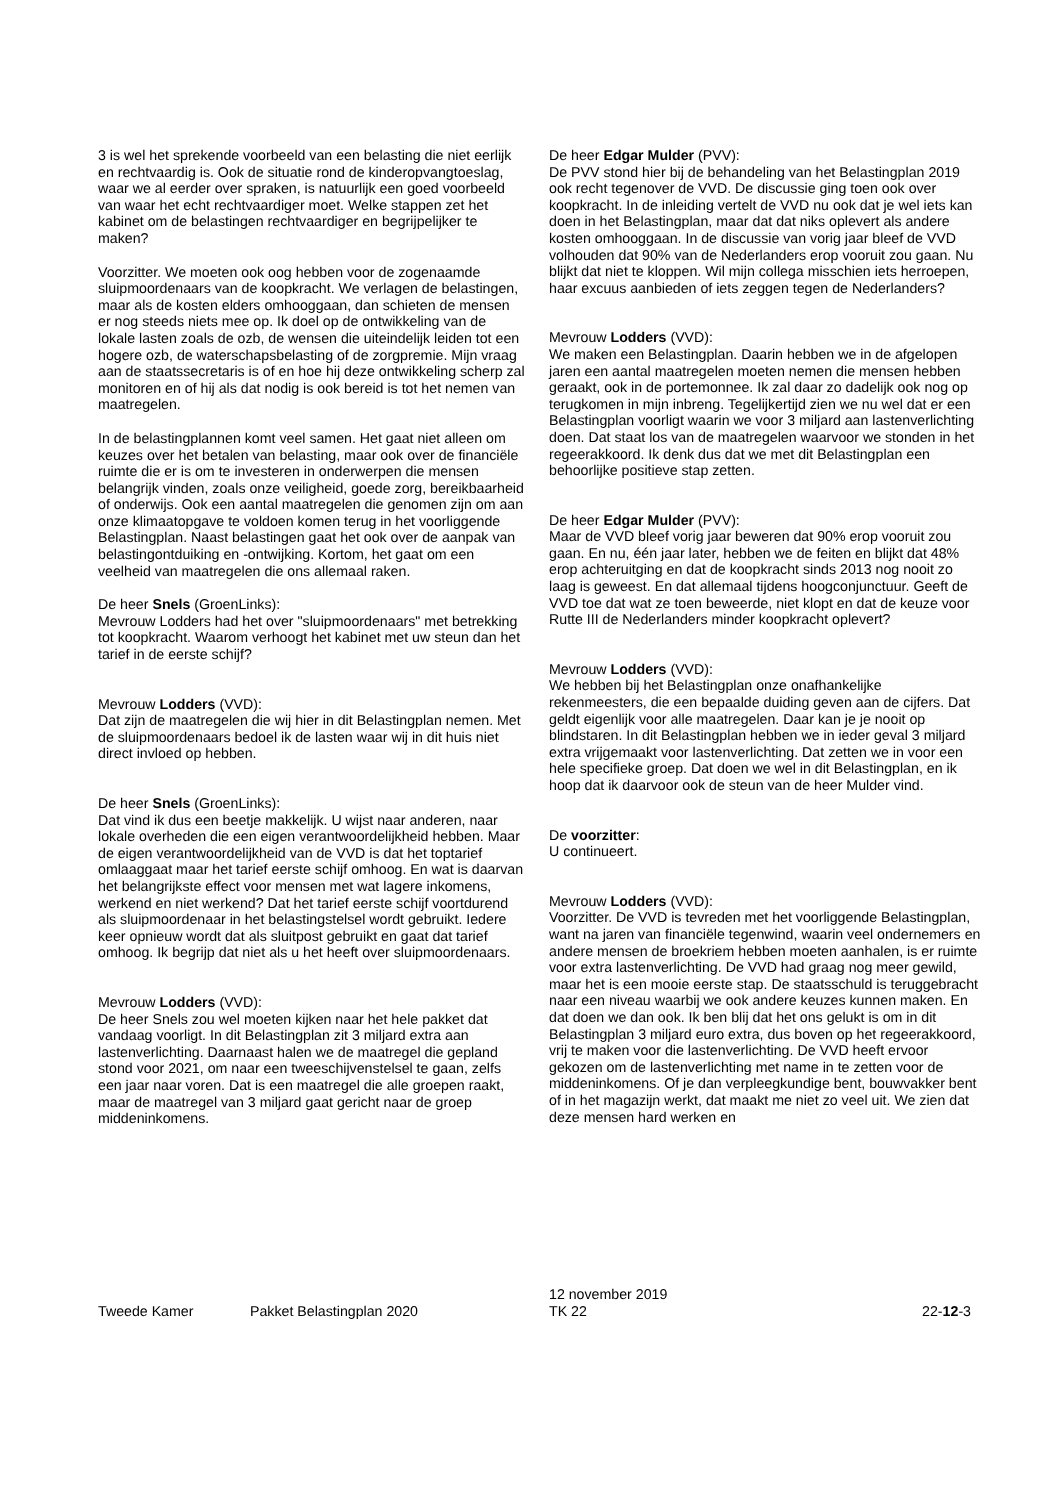3 is wel het sprekende voorbeeld van een belasting die niet eerlijk en rechtvaardig is. Ook de situatie rond de kinderopvangtoeslag, waar we al eerder over spraken, is natuurlijk een goed voorbeeld van waar het echt rechtvaardiger moet. Welke stappen zet het kabinet om de belastingen rechtvaardiger en begrijpelijker te maken?
Voorzitter. We moeten ook oog hebben voor de zogenaamde sluipmoordenaars van de koopkracht. We verlagen de belastingen, maar als de kosten elders omhooggaan, dan schieten de mensen er nog steeds niets mee op. Ik doel op de ontwikkeling van de lokale lasten zoals de ozb, de wensen die uiteindelijk leiden tot een hogere ozb, de waterschapsbelasting of de zorgpremie. Mijn vraag aan de staatssecretaris is of en hoe hij deze ontwikkeling scherp zal monitoren en of hij als dat nodig is ook bereid is tot het nemen van maatregelen.
In de belastingplannen komt veel samen. Het gaat niet alleen om keuzes over het betalen van belasting, maar ook over de financiële ruimte die er is om te investeren in onderwerpen die mensen belangrijk vinden, zoals onze veiligheid, goede zorg, bereikbaarheid of onderwijs. Ook een aantal maatregelen die genomen zijn om aan onze klimaatopgave te voldoen komen terug in het voorliggende Belastingplan. Naast belastingen gaat het ook over de aanpak van belastingontduiking en -ontwijking. Kortom, het gaat om een veelheid van maatregelen die ons allemaal raken.
De heer Snels (GroenLinks):
Mevrouw Lodders had het over "sluipmoordenaars" met betrekking tot koopkracht. Waarom verhoogt het kabinet met uw steun dan het tarief in de eerste schijf?
Mevrouw Lodders (VVD):
Dat zijn de maatregelen die wij hier in dit Belastingplan nemen. Met de sluipmoordenaars bedoel ik de lasten waar wij in dit huis niet direct invloed op hebben.
De heer Snels (GroenLinks):
Dat vind ik dus een beetje makkelijk. U wijst naar anderen, naar lokale overheden die een eigen verantwoordelijkheid hebben. Maar de eigen verantwoordelijkheid van de VVD is dat het toptarief omlaaggaat maar het tarief eerste schijf omhoog. En wat is daarvan het belangrijkste effect voor mensen met wat lagere inkomens, werkend en niet werkend? Dat het tarief eerste schijf voortdurend als sluipmoordenaar in het belastingstelsel wordt gebruikt. Iedere keer opnieuw wordt dat als sluitpost gebruikt en gaat dat tarief omhoog. Ik begrijp dat niet als u het heeft over sluipmoordenaars.
Mevrouw Lodders (VVD):
De heer Snels zou wel moeten kijken naar het hele pakket dat vandaag voorligt. In dit Belastingplan zit 3 miljard extra aan lastenverlichting. Daarnaast halen we de maatregel die gepland stond voor 2021, om naar een tweeschijvenstelsel te gaan, zelfs een jaar naar voren. Dat is een maatregel die alle groepen raakt, maar de maatregel van 3 miljard gaat gericht naar de groep middeninkomens.
De heer Edgar Mulder (PVV):
De PVV stond hier bij de behandeling van het Belastingplan 2019 ook recht tegenover de VVD. De discussie ging toen ook over koopkracht. In de inleiding vertelt de VVD nu ook dat je wel iets kan doen in het Belastingplan, maar dat dat niks oplevert als andere kosten omhooggaan. In de discussie van vorig jaar bleef de VVD volhouden dat 90% van de Nederlanders erop vooruit zou gaan. Nu blijkt dat niet te kloppen. Wil mijn collega misschien iets herroepen, haar excuus aanbieden of iets zeggen tegen de Nederlanders?
Mevrouw Lodders (VVD):
We maken een Belastingplan. Daarin hebben we in de afgelopen jaren een aantal maatregelen moeten nemen die mensen hebben geraakt, ook in de portemonnee. Ik zal daar zo dadelijk ook nog op terugkomen in mijn inbreng. Tegelijkertijd zien we nu wel dat er een Belastingplan voorligt waarin we voor 3 miljard aan lastenverlichting doen. Dat staat los van de maatregelen waarvoor we stonden in het regeerakkoord. Ik denk dus dat we met dit Belastingplan een behoorlijke positieve stap zetten.
De heer Edgar Mulder (PVV):
Maar de VVD bleef vorig jaar beweren dat 90% erop vooruit zou gaan. En nu, één jaar later, hebben we de feiten en blijkt dat 48% erop achteruitging en dat de koopkracht sinds 2013 nog nooit zo laag is geweest. En dat allemaal tijdens hoogconjunctuur. Geeft de VVD toe dat wat ze toen beweerde, niet klopt en dat de keuze voor Rutte III de Nederlanders minder koopkracht oplevert?
Mevrouw Lodders (VVD):
We hebben bij het Belastingplan onze onafhankelijke rekenmeesters, die een bepaalde duiding geven aan de cijfers. Dat geldt eigenlijk voor alle maatregelen. Daar kan je je nooit op blindstaren. In dit Belastingplan hebben we in ieder geval 3 miljard extra vrijgemaakt voor lastenverlichting. Dat zetten we in voor een hele specifieke groep. Dat doen we wel in dit Belastingplan, en ik hoop dat ik daarvoor ook de steun van de heer Mulder vind.
De voorzitter:
U continueert.
Mevrouw Lodders (VVD):
Voorzitter. De VVD is tevreden met het voorliggende Belastingplan, want na jaren van financiële tegenwind, waarin veel ondernemers en andere mensen de broekriem hebben moeten aanhalen, is er ruimte voor extra lastenverlichting. De VVD had graag nog meer gewild, maar het is een mooie eerste stap. De staatsschuld is teruggebracht naar een niveau waarbij we ook andere keuzes kunnen maken. En dat doen we dan ook. Ik ben blij dat het ons gelukt is om in dit Belastingplan 3 miljard euro extra, dus boven op het regeerakkoord, vrij te maken voor die lastenverlichting. De VVD heeft ervoor gekozen om de lastenverlichting met name in te zetten voor de middeninkomens. Of je dan verpleegkundige bent, bouwvakker bent of in het magazijn werkt, dat maakt me niet zo veel uit. We zien dat deze mensen hard werken en
Tweede Kamer
Pakket Belastingplan 2020
12 november 2019
TK 22
22-12-3